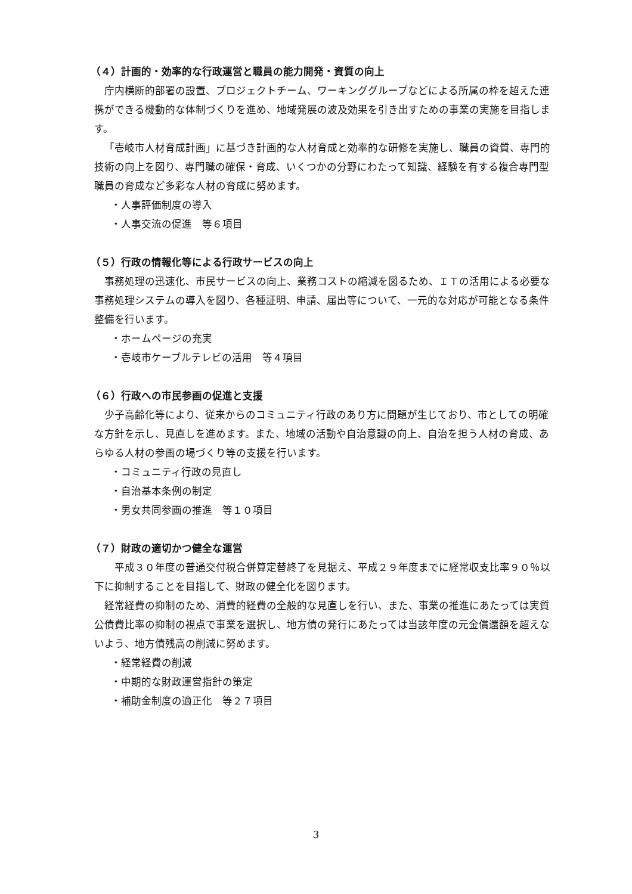（４）計画的・効率的な行政運営と職員の能力開発・資質の向上
庁内横断的部署の設置、プロジェクトチーム、ワーキンググループなどによる所属の枠を超えた連携ができる機動的な体制づくりを進め、地域発展の波及効果を引き出すための事業の実施を目指します。
「壱岐市人材育成計画」に基づき計画的な人材育成と効率的な研修を実施し、職員の資質、専門的技術の向上を図り、専門職の確保・育成、いくつかの分野にわたって知識、経験を有する複合専門型職員の育成など多彩な人材の育成に努めます。
・人事評価制度の導入
・人事交流の促進　等６項目
（５）行政の情報化等による行政サービスの向上
事務処理の迅速化、市民サービスの向上、業務コストの縮減を図るため、ＩＴの活用による必要な事務処理システムの導入を図り、各種証明、申請、届出等について、一元的な対応が可能となる条件整備を行います。
・ホームページの充実
・壱岐市ケーブルテレビの活用　等４項目
（６）行政への市民参画の促進と支援
少子高齢化等により、従来からのコミュニティ行政のあり方に問題が生じており、市としての明確な方針を示し、見直しを進めます。また、地域の活動や自治意識の向上、自治を担う人材の育成、あらゆる人材の参画の場づくり等の支援を行います。
・コミュニティ行政の見直し
・自治基本条例の制定
・男女共同参画の推進　等１０項目
（７）財政の適切かつ健全な運営
　平成３０年度の普通交付税合併算定替終了を見据え、平成２９年度までに経常収支比率９０％以下に抑制することを目指して、財政の健全化を図ります。
経常経費の抑制のため、消費的経費の全般的な見直しを行い、また、事業の推進にあたっては実質公債費比率の抑制の視点で事業を選択し、地方債の発行にあたっては当該年度の元金償還額を超えないよう、地方債残高の削減に努めます。
・経常経費の削減
・中期的な財政運営指針の策定
・補助金制度の適正化　等２７項目
3